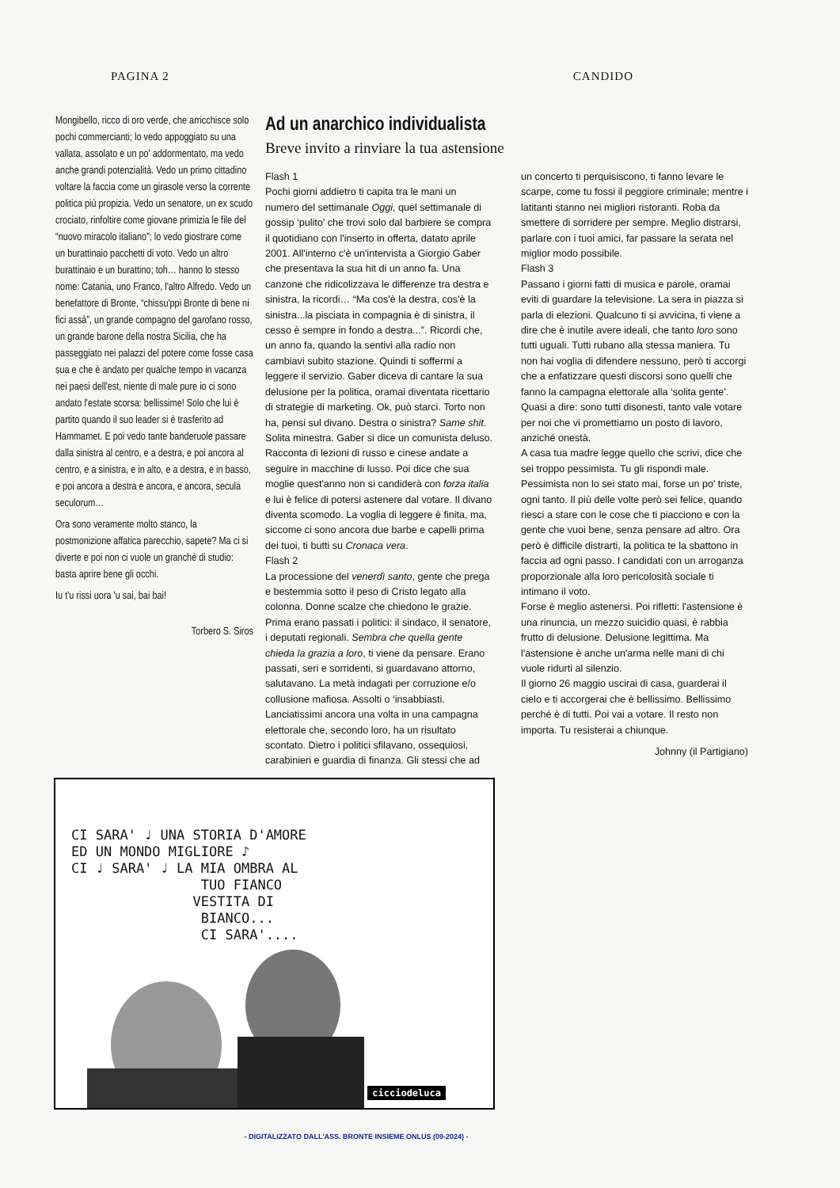PAGINA 2 CANDIDO
Mongibello, ricco di oro verde, che arricchisce solo pochi commercianti; lo vedo appoggiato su una vallata, assolato e un po' addormentato, ma vedo anche grandi potenzialità. Vedo un primo cittadino voltare la faccia come un girasole verso la corrente politica più propizia. Vedo un senatore, un ex scudo crociato, rinfoltire come giovane primizia le file del “nuovo miracolo italiano”; lo vedo giostrare come un burattinaio pacchetti di voto. Vedo un altro burattinaio e un burattino; toh… hanno lo stesso nome: Catania, uno Franco, l'altro Alfredo. Vedo un benefattore di Bronte, “chissu'ppi Bronte di bene ni fici assà”, un grande compagno del garofano rosso, un grande barone della nostra Sicilia, che ha passeggiato nei palazzi del potere come fosse casa sua e che è andato per qualche tempo in vacanza nei paesi dell'est, niente di male pure io ci sono andato l'estate scorsa: bellissime! Solo che lui è partito quando il suo leader si è trasferito ad Hammamet. E poi vedo tante banderuole passare dalla sinistra al centro, e a destra, e poi ancora al centro, e a sinistra, e in alto, e a destra, e in basso, e poi ancora a destra e ancora, e ancora, secula seculorum…
Ora sono veramente molto stanco, la postmonizione affatica parecchio, sapete? Ma ci si diverte e poi non ci vuole un granchè di studio: basta aprire bene gli occhi.
Iu t'u rissi uora 'u sai, bai bai!
Torbero S. Siros
Ad un anarchico individualista
Breve invito a rinviare la tua astensione
Flash 1
Pochi giorni addietro ti capita tra le mani un numero del settimanale Oggi, quel settimanale di gossip ‘pulito’ che trovi solo dal barbiere se compra il quotidiano con l'inserto in offerta, datato aprile 2001. All'interno c'è un'intervista a Giorgio Gaber che presentava la sua hit di un anno fa. Una canzone che ridicolizzava le differenze tra destra e sinistra, la ricordi… “Ma cos'è la destra, cos'è la sinistra...la pisciata in compagnia è di sinistra, il cesso è sempre in fondo a destra...”. Ricordi che, un anno fa, quando la sentivi alla radio non cambiavi subito stazione. Quindi ti soffermi a leggere il servizio. Gaber diceva di cantare la sua delusione per la politica, oramai diventata ricettario di strategie di marketing. Ok, può starci. Torto non ha, pensi sul divano. Destra o sinistra? Same shit. Solita minestra. Gaber si dice un comunista deluso. Racconta di lezioni di russo e cinese andate a seguire in macchine di lusso. Poi dice che sua moglie quest'anno non si candiderà con forza italia e lui è felice di potersi astenere dal votare. Il divano diventa scomodo. La voglia di leggere è finita, ma, siccome ci sono ancora due barbe e capelli prima dei tuoi, ti butti su Cronaca vera.
Flash 2
La processione del venerdì santo, gente che prega e bestemmia sotto il peso di Cristo legato alla colonna. Donne scalze che chiedono le grazie.
Prima erano passati i politici: il sindaco, il senatore, i deputati regionali. Sembra che quella gente chieda la grazia a loro, ti viene da pensare. Erano passati, seri e sorridenti, si guardavano attorno, salutavano. La metà indagati per corruzione e/o collusione mafiosa. Assolti o ‘insabbiasti. Lanciatissimi ancora una volta in una campagna elettorale che, secondo loro, ha un risultato scontato. Dietro i politici sfilavano, ossequiosi, carabinieri e guardia di finanza. Gli stessi che ad un concerto ti perquisiscono, ti fanno levare le scarpe, come tu fossi il peggiore criminale; mentre i latitanti stanno nei migliori ristoranti. Roba da smettere di sorridere per sempre. Meglio distrarsi, parlare con i tuoi amici, far passare la serata nel miglior modo possibile.
Flash 3
Passano i giorni fatti di musica e parole, oramai eviti di guardare la televisione. La sera in piazza si parla di elezioni. Qualcuno ti si avvicina, ti viene a dire che è inutile avere ideali, che tanto loro sono tutti uguali. Tutti rubano alla stessa maniera. Tu non hai voglia di difendere nessuno, però ti accorgi che a enfatizzare questi discorsi sono quelli che fanno la campagna elettorale alla ‘solita gente’. Quasi a dire: sono tutti disonesti, tanto vale votare per noi che vi promettiamo un posto di lavoro, anziché onestà.
A casa tua madre legge quello che scrivi, dice che sei troppo pessimista. Tu gli rispondi male. Pessimista non lo sei stato mai, forse un po' triste, ogni tanto. Il più delle volte però sei felice, quando riesci a stare con le cose che ti piacciono e con la gente che vuoi bene, senza pensare ad altro. Ora però è difficile distrarti, la politica te la sbattono in faccia ad ogni passo. I candidati con un arroganza proporzionale alla loro pericolosità sociale ti intimano il voto.
Forse è meglio astenersi. Poi rifletti: l'astensione è una rinuncia, un mezzo suicidio quasi, è rabbia frutto di delusione. Delusione legittima. Ma l'astensione è anche un'arma nelle mani di chi vuole ridurti al silenzio.
Il giorno 26 maggio uscirai di casa, guarderai il cielo e ti accorgerai che è bellissimo. Bellissimo perché è di tutti. Poi vai a votare. Il resto non importa. Tu resisterai a chiunque.
Johnny (il Partigiano)
CI SARA' ♩ UNA STORIA D'AMORE
ED UN MONDO MIGLIORE ♪
CI ♩ SARA' ♩ LA MIA OMBRA AL
TUO FIANCO
VESTITA DI
BIANCO...
CI SARA'....
cicciodeluca
- DIGITALIZZATO DALL'ASS. BRONTE INSIEME ONLUS (09-2024) -